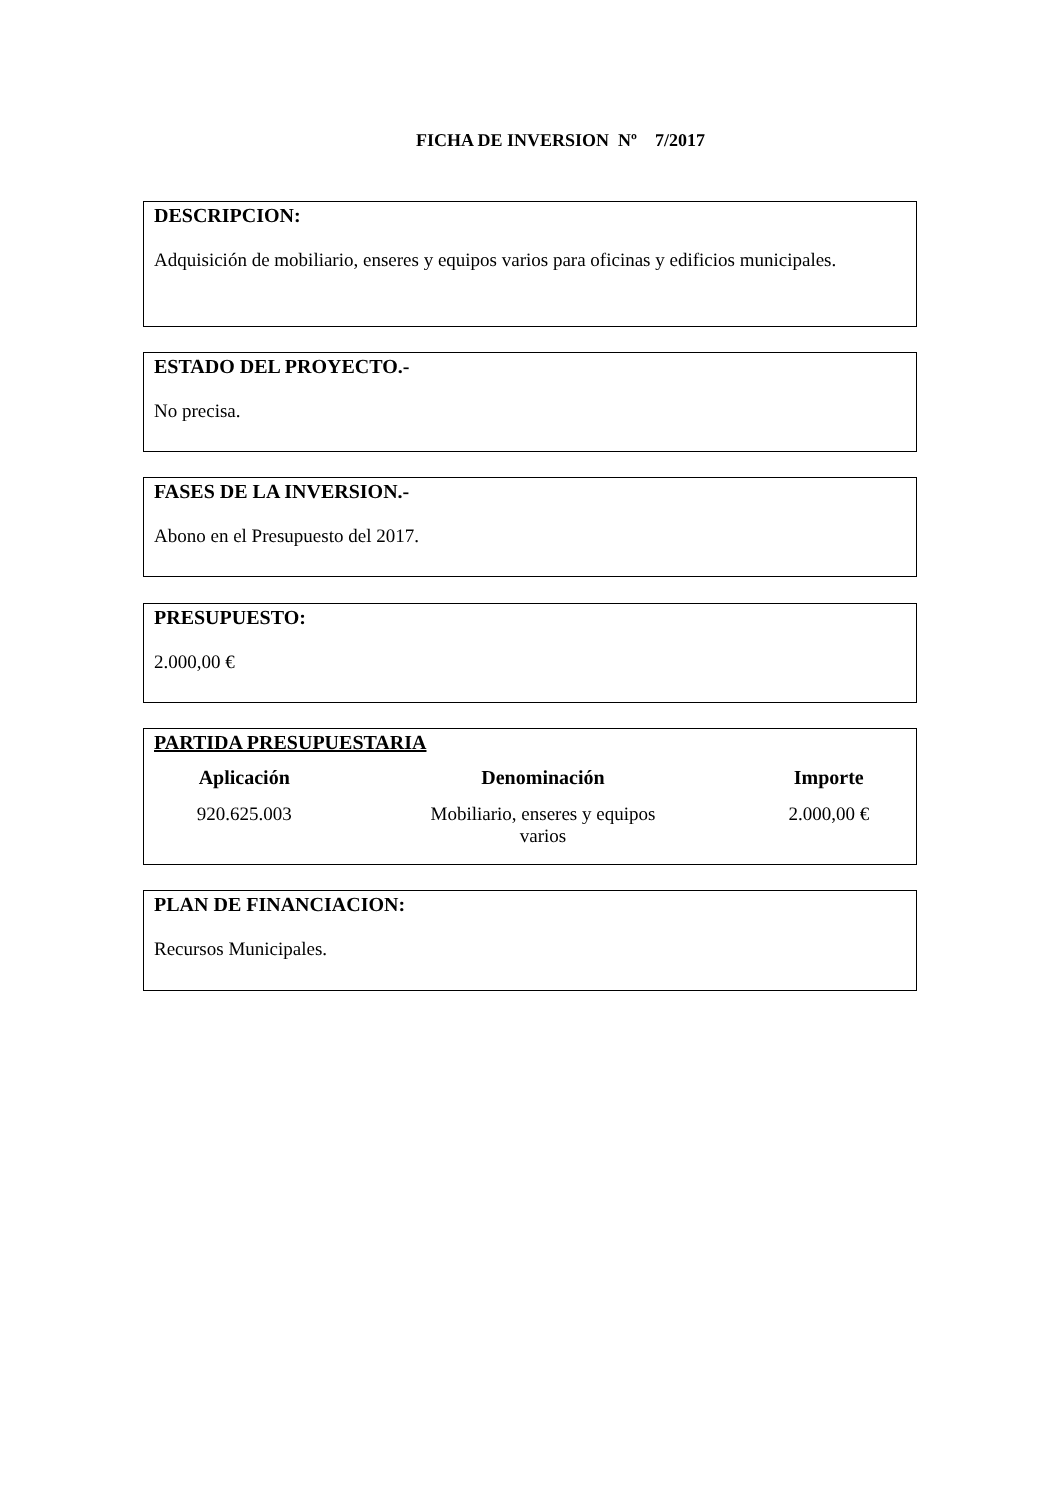FICHA DE INVERSION Nº 7/2017
DESCRIPCION:
Adquisición de mobiliario, enseres y equipos varios para oficinas y edificios municipales.
ESTADO DEL PROYECTO.-
No precisa.
FASES DE LA INVERSION.-
Abono en el Presupuesto del 2017.
PRESUPUESTO:
2.000,00 €
PARTIDA PRESUPUESTARIA
| Aplicación | Denominación | Importe |
| --- | --- | --- |
| 920.625.003 | Mobiliario, enseres y equipos varios | 2.000,00 € |
PLAN DE FINANCIACION:
Recursos Municipales.